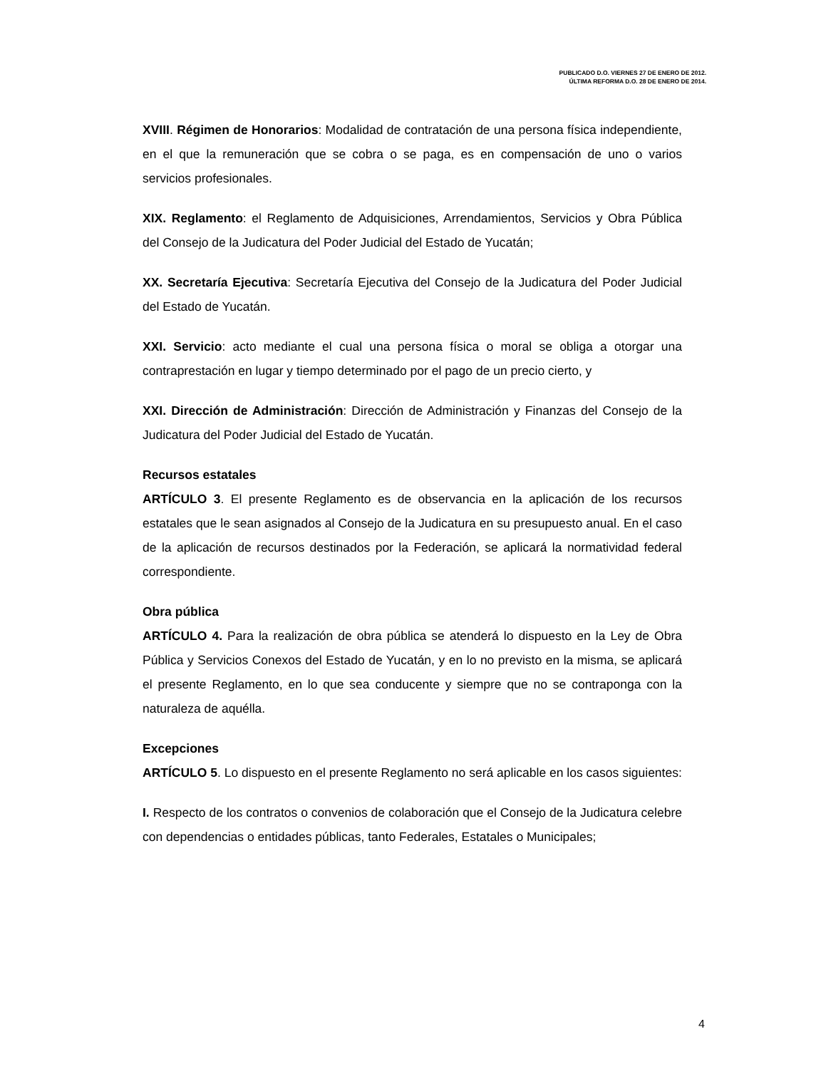PUBLICADO D.O. VIERNES 27 DE ENERO DE 2012.
ÚLTIMA REFORMA D.O. 28 DE ENERO DE 2014.
XVIII. Régimen de Honorarios: Modalidad de contratación de una persona física independiente, en el que la remuneración que se cobra o se paga, es en compensación de uno o varios servicios profesionales.
XIX. Reglamento: el Reglamento de Adquisiciones, Arrendamientos, Servicios y Obra Pública del Consejo de la Judicatura del Poder Judicial del Estado de Yucatán;
XX. Secretaría Ejecutiva: Secretaría Ejecutiva del Consejo de la Judicatura del Poder Judicial del Estado de Yucatán.
XXI. Servicio: acto mediante el cual una persona física o moral se obliga a otorgar una contraprestación en lugar y tiempo determinado por el pago de un precio cierto, y
XXI. Dirección de Administración: Dirección de Administración y Finanzas del Consejo de la Judicatura del Poder Judicial del Estado de Yucatán.
Recursos estatales
ARTÍCULO 3. El presente Reglamento es de observancia en la aplicación de los recursos estatales que le sean asignados al Consejo de la Judicatura en su presupuesto anual. En el caso de la aplicación de recursos destinados por la Federación, se aplicará la normatividad federal correspondiente.
Obra pública
ARTÍCULO 4. Para la realización de obra pública se atenderá lo dispuesto en la Ley de Obra Pública y Servicios Conexos del Estado de Yucatán, y en lo no previsto en la misma, se aplicará el presente Reglamento, en lo que sea conducente y siempre que no se contraponga con la naturaleza de aquélla.
Excepciones
ARTÍCULO 5. Lo dispuesto en el presente Reglamento no será aplicable en los casos siguientes:
I. Respecto de los contratos o convenios de colaboración que el Consejo de la Judicatura celebre con dependencias o entidades públicas, tanto Federales, Estatales o Municipales;
4